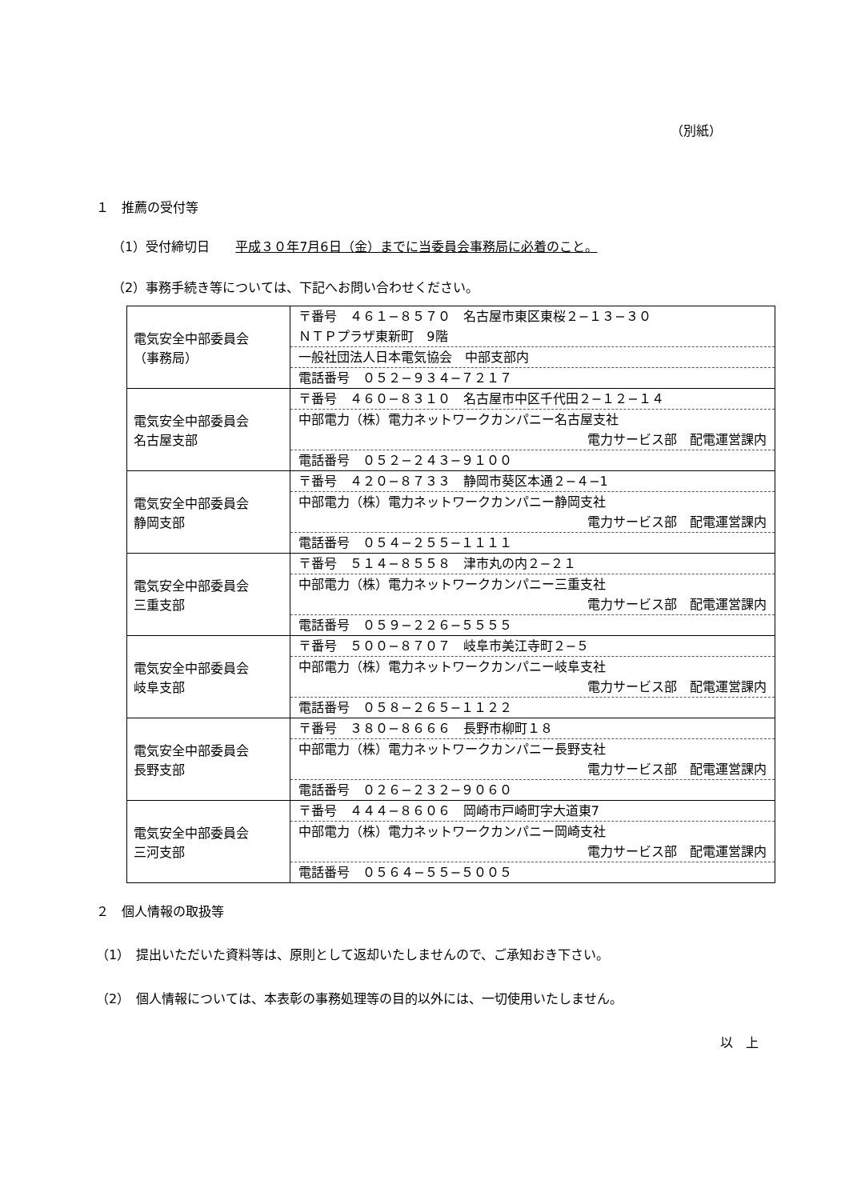（別紙）
１　推薦の受付等
（1）受付締切日　　平成３０年7月6日（金）までに当委員会事務局に必着のこと。
（2）事務手続き等については、下記へお問い合わせください。
| 電気安全中部委員会 （事務局） | 〒番号 ４６１−８５７０ 名古屋市東区東桜２−１３−３０ ＮＴＰプラザ東新町 9階 一般社団法人日本電気協会 中部支部内 電話番号 ０５２−９３４−７２１７ |
| 電気安全中部委員会 名古屋支部 | 〒番号 ４６０−８３１０ 名古屋市中区千代田２−１２−１４ 中部電力（株）電力ネットワークカンパニー名古屋支社 電力サービス部 配電運営課内 電話番号 ０５２−２４３−９１００ |
| 電気安全中部委員会 静岡支部 | 〒番号 ４２０−８７３３ 静岡市葵区本通２−４−1 中部電力（株）電力ネットワークカンパニー静岡支社 電力サービス部 配電運営課内 電話番号 ０５４−２５５−１１１１ |
| 電気安全中部委員会 三重支部 | 〒番号 ５１４−８５５８ 津市丸の内２−２１ 中部電力（株）電力ネットワークカンパニー三重支社 電力サービス部 配電運営課内 電話番号 ０５９−２２６−５５５５ |
| 電気安全中部委員会 岐阜支部 | 〒番号 ５００−８７０７ 岐阜市美江寺町２−５ 中部電力（株）電力ネットワークカンパニー岐阜支社 電力サービス部 配電運営課内 電話番号 ０５８−２６５−１１２２ |
| 電気安全中部委員会 長野支部 | 〒番号 ３８０−８６６６ 長野市柳町１８ 中部電力（株）電力ネットワークカンパニー長野支社 電力サービス部 配電運営課内 電話番号 ０２６−２３２−９０６０ |
| 電気安全中部委員会 三河支部 | 〒番号 ４４４−８６０６ 岡崎市戸崎町字大道東7 中部電力（株）電力ネットワークカンパニー岡崎支社 電力サービス部 配電運営課内 電話番号 ０５６４−５５−５００５ |
２　個人情報の取扱等
（1）　提出いただいた資料等は、原則として返却いたしませんので、ご承知おき下さい。
（2）　個人情報については、本表彰の事務処理等の目的以外には、一切使用いたしません。
以　上